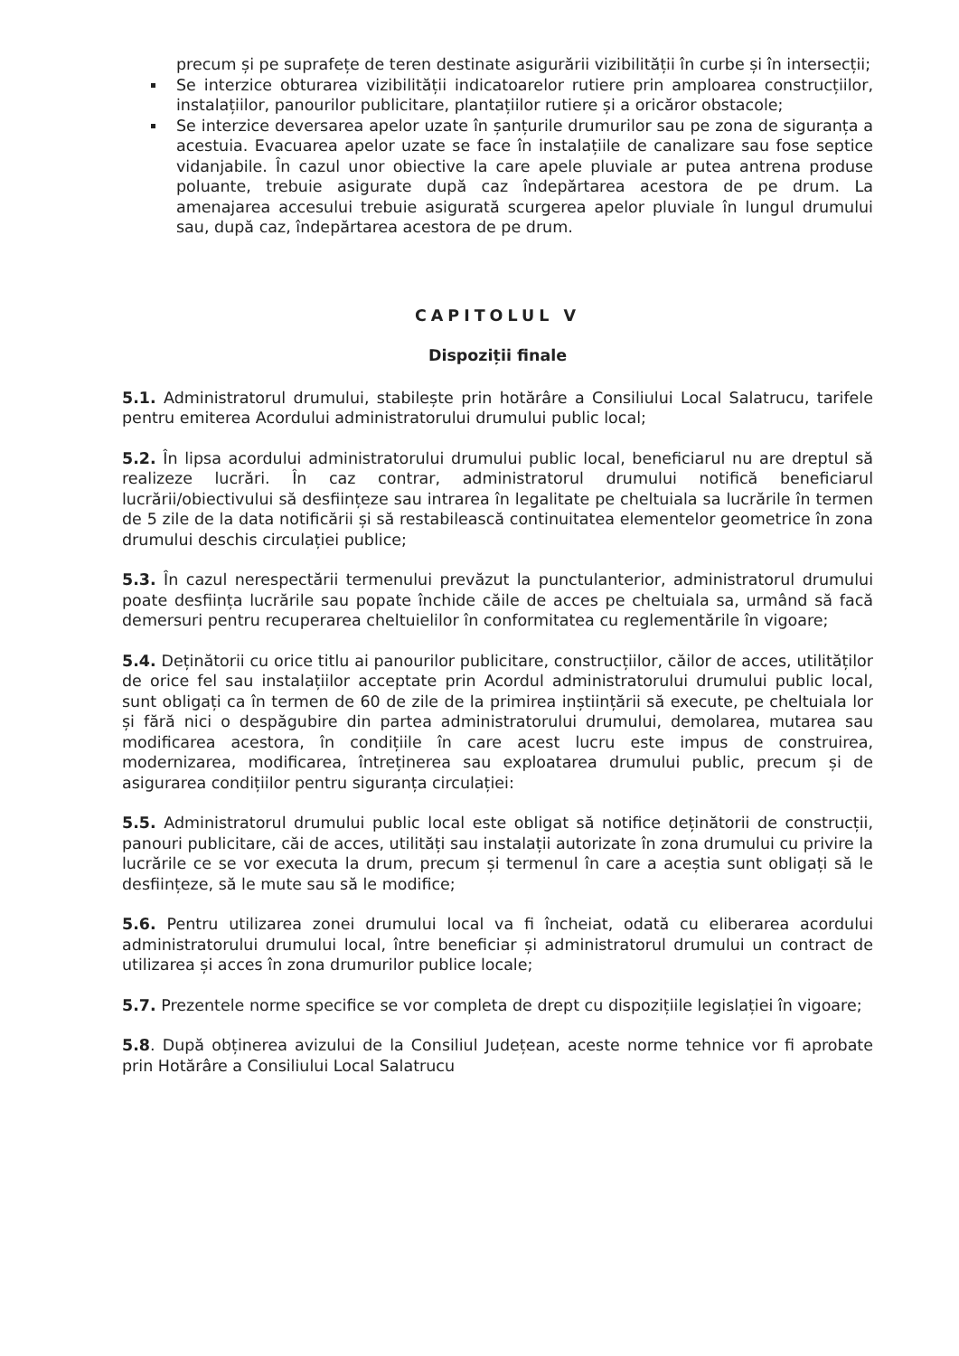precum și pe suprafețe de teren destinate asigurării vizibilității în curbe și în intersecții;
Se interzice obturarea vizibilității indicatoarelor rutiere prin amploarea construcțiilor, instalațiilor, panourilor publicitare, plantațiilor rutiere și a oricăror obstacole;
Se interzice deversarea apelor uzate în șanțurile drumurilor sau pe zona de siguranța a acestuia. Evacuarea apelor uzate se face în instalațiile de canalizare sau fose septice vidanjabile. În cazul unor obiective la care apele pluviale ar putea antrena produse poluante, trebuie asigurate după caz îndepărtarea acestora de pe drum. La amenajarea accesului trebuie asigurată scurgerea apelor pluviale în lungul drumului sau, după caz, îndepărtarea acestora de pe drum.
CAPITOLUL V
Dispoziții finale
5.1. Administratorul drumului, stabilește prin hotărâre a Consiliului Local Salatrucu, tarifele pentru emiterea Acordului administratorului drumului public local;
5.2. În lipsa acordului administratorului drumului public local, beneficiarul nu are dreptul să realizeze lucrări. În caz contrar, administratorul drumului notifică beneficiarul lucrării/obiectivului să desființeze sau intrarea în legalitate pe cheltuiala sa lucrările în termen de 5 zile de la data notificării și să restabilească continuitatea elementelor geometrice în zona drumului deschis circulației publice;
5.3. În cazul nerespectării termenului prevăzut la punctulanterior, administratorul drumului poate desființa lucrările sau popate închide căile de acces pe cheltuiala sa, urmând să facă demersuri pentru recuperarea cheltuielilor în conformitatea cu reglementările în vigoare;
5.4. Deținătorii cu orice titlu ai panourilor publicitare, construcțiilor, căilor de acces, utilităților de orice fel sau instalațiilor acceptate prin Acordul administratorului drumului public local, sunt obligați ca în termen de 60 de zile de la primirea inștiințării să execute, pe cheltuiala lor și fără nici o despăgubire din partea administratorului drumului, demolarea, mutarea sau modificarea acestora, în condițiile în care acest lucru este impus de construirea, modernizarea, modificarea, întreținerea sau exploatarea drumului public, precum și de asigurarea condițiilor pentru siguranța circulației:
5.5. Administratorul drumului public local este obligat să notifice deținătorii de construcții, panouri publicitare, căi de acces, utilități sau instalații autorizate în zona drumului cu privire la lucrările ce se vor executa la drum, precum și termenul în care a aceștia sunt obligați să le desființeze, să le mute sau să le modifice;
5.6. Pentru utilizarea zonei drumului local va fi încheiat, odată cu eliberarea acordului administratorului drumului local, între beneficiar și administratorul drumului un contract de utilizarea și acces în zona drumurilor publice locale;
5.7. Prezentele norme specifice se vor completa de drept cu dispozițiile legislației în vigoare;
5.8. După obținerea avizului de la Consiliul Județean, aceste norme tehnice vor fi aprobate prin Hotărâre a Consiliului Local Salatrucu